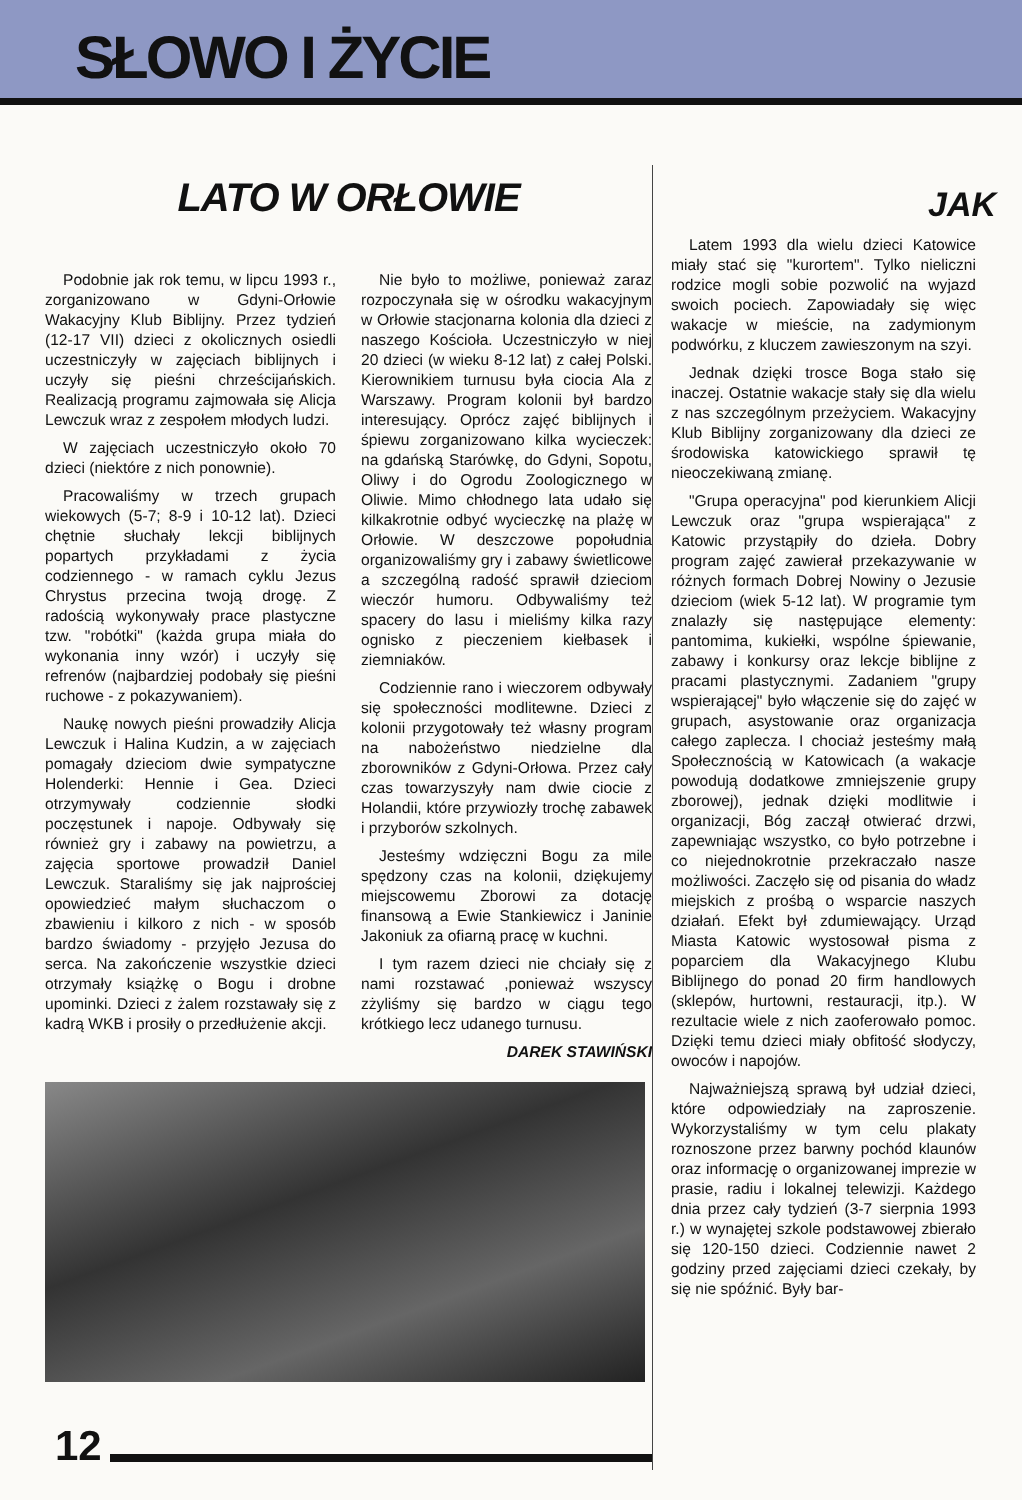SŁOWO I ŻYCIE
LATO W ORŁOWIE
Podobnie jak rok temu, w lipcu 1993 r., zorganizowano w Gdyni-Orłowie Wakacyjny Klub Biblijny. Przez tydzień (12-17 VII) dzieci z okolicznych osiedli uczestniczyły w zajęciach biblijnych i uczyły się pieśni chrześcijańskich. Realizacją programu zajmowała się Alicja Lewczuk wraz z zespołem młodych ludzi.
W zajęciach uczestniczyło około 70 dzieci (niektóre z nich ponownie).
Pracowaliśmy w trzech grupach wiekowych (5-7; 8-9 i 10-12 lat). Dzieci chętnie słuchały lekcji biblijnych popartych przykładami z życia codziennego - w ramach cyklu Jezus Chrystus przecina twoją drogę. Z radością wykonywały prace plastyczne tzw. "robótki" (każda grupa miała do wykonania inny wzór) i uczyły się refrenów (najbardziej podobały się pieśni ruchowe - z pokazywaniem).
Naukę nowych pieśni prowadziły Alicja Lewczuk i Halina Kudzin, a w zajęciach pomagały dzieciom dwie sympatyczne Holenderki: Hennie i Gea. Dzieci otrzymywały codziennie słodki poczęstunek i napoje. Odbywały się również gry i zabawy na powietrzu, a zajęcia sportowe prowadził Daniel Lewczuk. Staraliśmy się jak najprościej opowiedzieć małym słuchaczom o zbawieniu i kilkoro z nich - w sposób bardzo świadomy - przyjęło Jezusa do serca. Na zakończenie wszystkie dzieci otrzymały książkę o Bogu i drobne upominki. Dzieci z żalem rozstawały się z kadrą WKB i prosiły o przedłużenie akcji.
Nie było to możliwe, ponieważ zaraz rozpoczynała się w ośrodku wakacyjnym w Orłowie stacjonarna kolonia dla dzieci z naszego Kościoła. Uczestniczyło w niej 20 dzieci (w wieku 8-12 lat) z całej Polski. Kierownikiem turnusu była ciocia Ala z Warszawy. Program kolonii był bardzo interesujący. Oprócz zajęć biblijnych i śpiewu zorganizowano kilka wycieczek: na gdańską Starówkę, do Gdyni, Sopotu, Oliwy i do Ogrodu Zoologicznego w Oliwie. Mimo chłodnego lata udało się kilkakrotnie odbyć wycieczkę na plażę w Orłowie. W deszczowe popołudnia organizowaliśmy gry i zabawy świetlicowe a szczególną radość sprawił dzieciom wieczór humoru. Odbywaliśmy też spacery do lasu i mieliśmy kilka razy ognisko z pieczeniem kiełbasek i ziemniaków.
Codziennie rano i wieczorem odbywały się społeczności modlitewne. Dzieci z kolonii przygotowały też własny program na nabożeństwo niedzielne dla zborowników z Gdyni-Orłowa. Przez cały czas towarzyszyły nam dwie ciocie z Holandii, które przywiozły trochę zabawek i przyborów szkolnych.
Jesteśmy wdzięczni Bogu za mile spędzony czas na kolonii, dziękujemy miejscowemu Zborowi za dotację finansową a Ewie Stankiewicz i Janinie Jakoniuk za ofiarną pracę w kuchni.
I tym razem dzieci nie chciały się z nami rozstawać ,ponieważ wszyscy zżyliśmy się bardzo w ciągu tego krótkiego lecz udanego turnusu.
DAREK STAWIŃSKI
12
JAK
Latem 1993 dla wielu dzieci Katowice miały stać się "kurortem". Tylko nieliczni rodzice mogli sobie pozwolić na wyjazd swoich pociech. Zapowiadały się więc wakacje w mieście, na zadymionym podwórku, z kluczem zawieszonym na szyi.
Jednak dzięki trosce Boga stało się inaczej. Ostatnie wakacje stały się dla wielu z nas szczególnym przeżyciem. Wakacyjny Klub Biblijny zorganizowany dla dzieci ze środowiska katowickiego sprawił tę nieoczekiwaną zmianę.
"Grupa operacyjna" pod kierunkiem Alicji Lewczuk oraz "grupa wspierająca" z Katowic przystąpiły do dzieła. Dobry program zajęć zawierał przekazywanie w różnych formach Dobrej Nowiny o Jezusie dzieciom (wiek 5-12 lat). W programie tym znalazły się następujące elementy: pantomima, kukiełki, wspólne śpiewanie, zabawy i konkursy oraz lekcje biblijne z pracami plastycznymi. Zadaniem "grupy wspierającej" było włączenie się do zajęć w grupach, asystowanie oraz organizacja całego zaplecza. I chociaż jesteśmy małą Społecznością w Katowicach (a wakacje powodują dodatkowe zmniejszenie grupy zborowej), jednak dzięki modlitwie i organizacji, Bóg zaczął otwierać drzwi, zapewniając wszystko, co było potrzebne i co niejednokrotnie przekraczało nasze możliwości. Zaczęło się od pisania do władz miejskich z prośbą o wsparcie naszych działań. Efekt był zdumiewający. Urząd Miasta Katowic wystosował pisma z poparciem dla Wakacyjnego Klubu Biblijnego do ponad 20 firm handlowych (sklepów, hurtowni, restauracji, itp.). W rezultacie wiele z nich zaoferowało pomoc. Dzięki temu dzieci miały obfitość słodyczy, owoców i napojów.
Najważniejszą sprawą był udział dzieci, które odpowiedziały na zaproszenie. Wykorzystaliśmy w tym celu plakaty roznoszone przez barwny pochód klaunów oraz informację o organizowanej imprezie w prasie, radiu i lokalnej telewizji. Każdego dnia przez cały tydzień (3-7 sierpnia 1993 r.) w wynajętej szkole podstawowej zbierało się 120-150 dzieci. Codziennie nawet 2 godziny przed zajęciami dzieci czekały, by się nie spóźnić. Były bar-